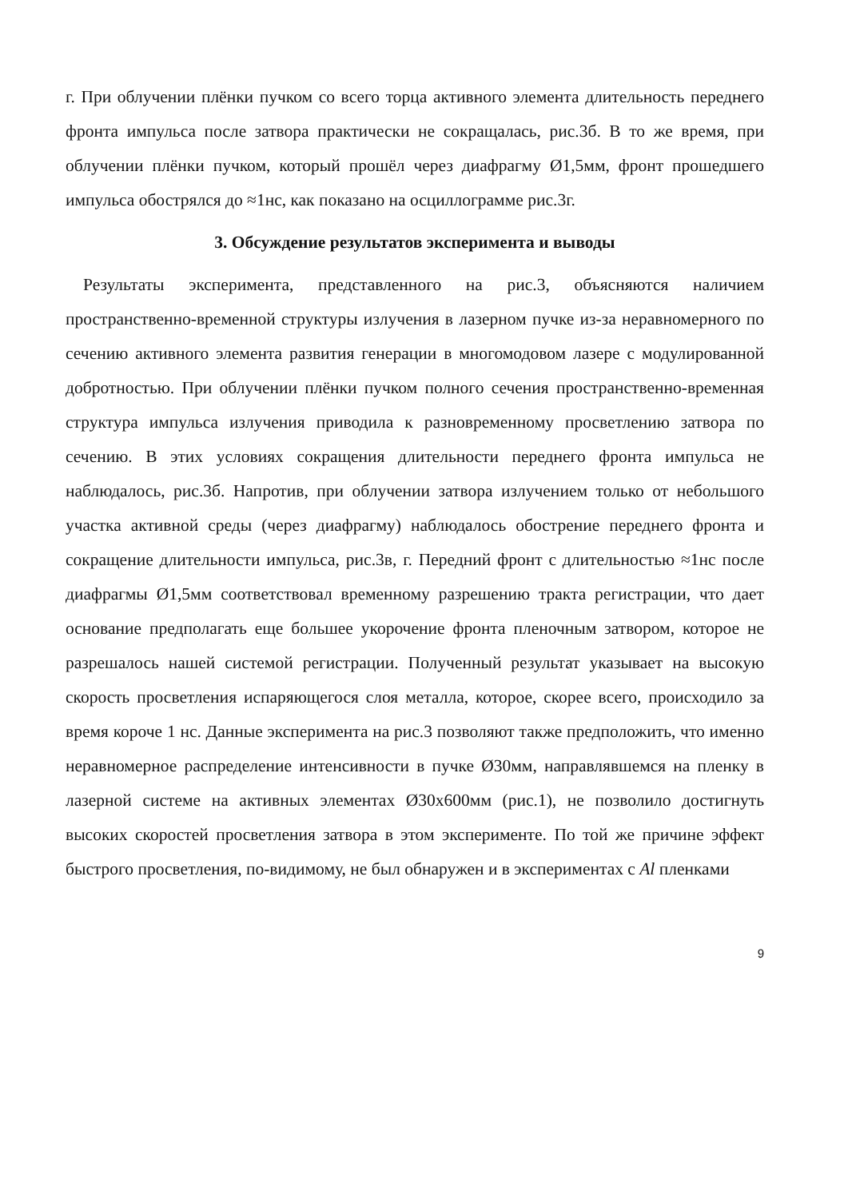г. При облучении плёнки пучком со всего торца активного элемента длительность переднего фронта импульса после затвора практически не сокращалась, рис.3б. В то же время, при облучении плёнки пучком, который прошёл через диафрагму Ø1,5мм, фронт прошедшего импульса обострялся до ≈1нс, как показано на осциллограмме рис.3г.
3. Обсуждение результатов эксперимента и выводы
Результаты эксперимента, представленного на рис.3, объясняются наличием пространственно-временной структуры излучения в лазерном пучке из-за неравномерного по сечению активного элемента развития генерации в многомодовом лазере с модулированной добротностью. При облучении плёнки пучком полного сечения пространственно-временная структура импульса излучения приводила к разновременному просветлению затвора по сечению. В этих условиях сокращения длительности переднего фронта импульса не наблюдалось, рис.3б. Напротив, при облучении затвора излучением только от небольшого участка активной среды (через диафрагму) наблюдалось обострение переднего фронта и сокращение длительности импульса, рис.3в, г. Передний фронт с длительностью ≈1нс после диафрагмы Ø1,5мм соответствовал временному разрешению тракта регистрации, что дает основание предполагать еще большее укорочение фронта пленочным затвором, которое не разрешалось нашей системой регистрации. Полученный результат указывает на высокую скорость просветления испаряющегося слоя металла, которое, скорее всего, происходило за время короче 1 нс. Данные эксперимента на рис.3 позволяют также предположить, что именно неравномерное распределение интенсивности в пучке Ø30мм, направлявшемся на пленку в лазерной системе на активных элементах Ø30х600мм (рис.1), не позволило достигнуть высоких скоростей просветления затвора в этом эксперименте. По той же причине эффект быстрого просветления, по-видимому, не был обнаружен и в экспериментах с Al пленками
9